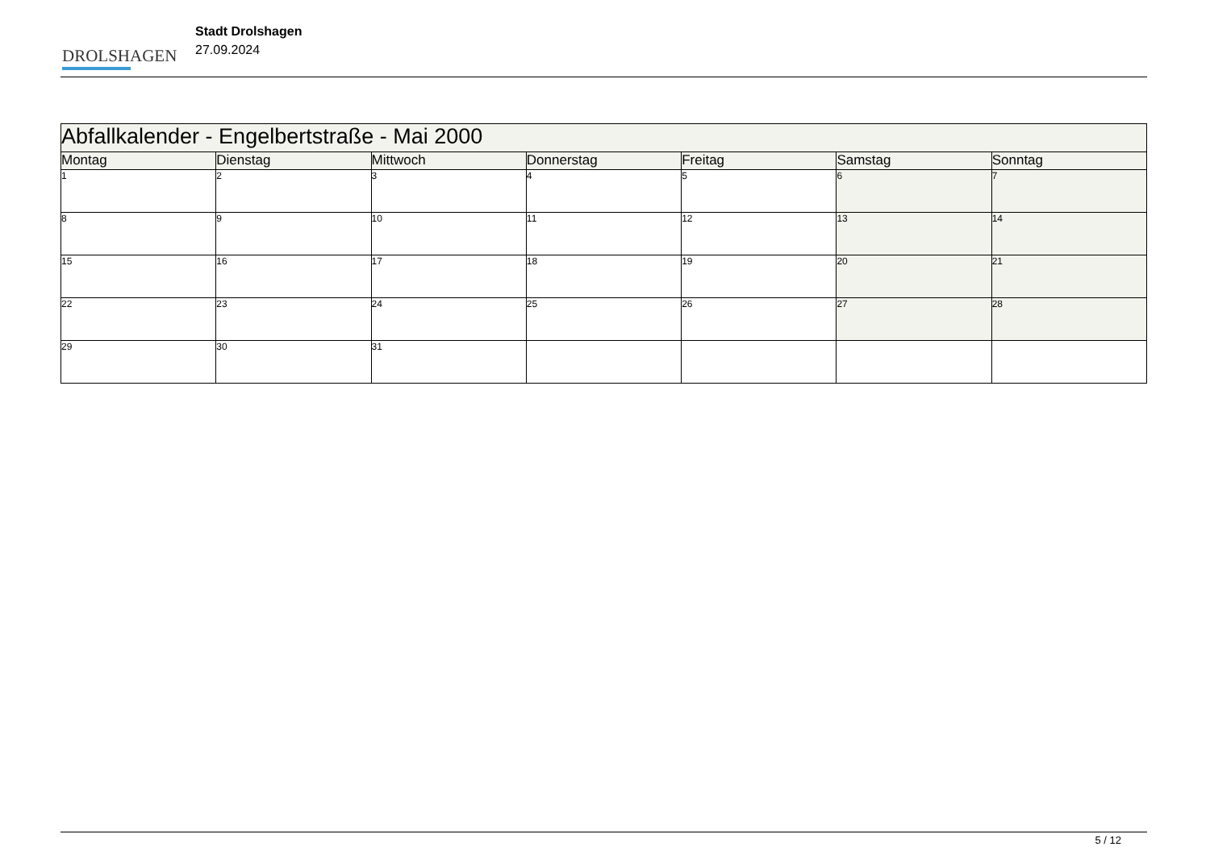DROLSHAGEN
Stadt Drolshagen
27.09.2024
| Abfallkalender - Engelbertstraße - Mai 2000 | | | | | | |
| --- | --- | --- | --- | --- | --- | --- |
| Montag | Dienstag | Mittwoch | Donnerstag | Freitag | Samstag | Sonntag |
| 1 | 2 | 3 | 4 | 5 | 6 | 7 |
| 8 | 9 | 10 | 11 | 12 | 13 | 14 |
| 15 | 16 | 17 | 18 | 19 | 20 | 21 |
| 22 | 23 | 24 | 25 | 26 | 27 | 28 |
| 29 | 30 | 31 | | | | |
5 / 12